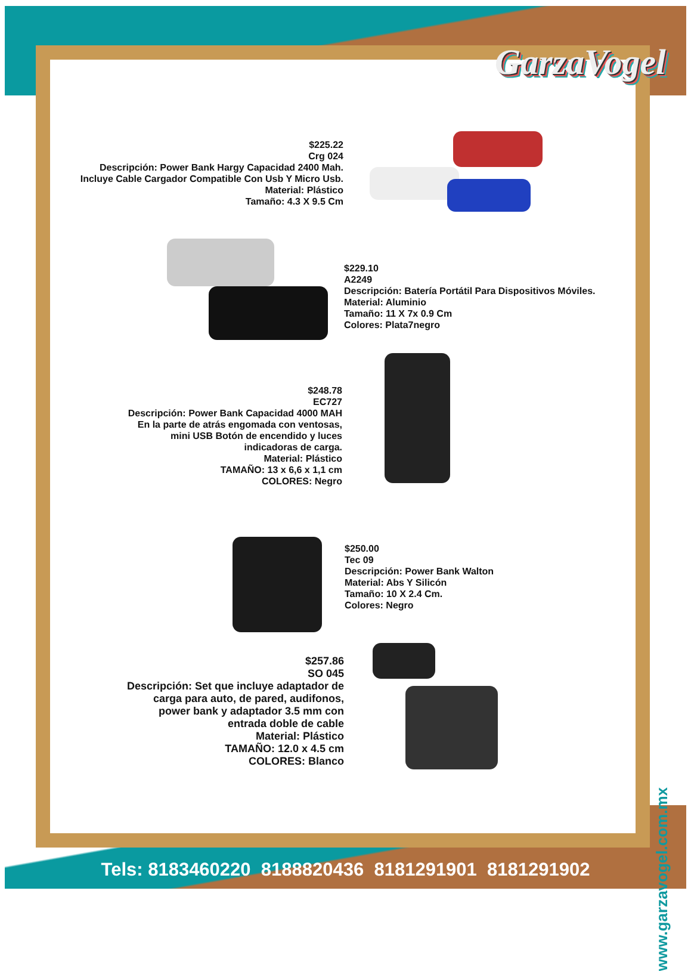GarzaVogel
$225.22
Crg 024
Descripción: Power Bank Hargy Capacidad 2400 Mah.
Incluye Cable Cargador Compatible Con Usb Y Micro Usb.
Material: Plástico
Tamaño: 4.3 X 9.5 Cm
$229.10
A2249
Descripción: Batería Portátil Para Dispositivos Móviles.
Material: Aluminio
Tamaño: 11 X 7x 0.9 Cm
Colores: Plata7negro
$248.78
EC727
Descripción: Power Bank Capacidad 4000 MAH
En la parte de atrás engomada con ventosas,
mini USB Botón de encendido y luces
indicadoras de carga.
Material: Plástico
TAMAÑO: 13 x 6,6 x 1,1 cm
COLORES: Negro
$250.00
Tec 09
Descripción: Power Bank Walton
Material: Abs Y Silicón
Tamaño: 10 X 2.4 Cm.
Colores: Negro
$257.86
SO 045
Descripción: Set que incluye adaptador de
carga para auto, de pared, audifonos,
power bank y adaptador 3.5 mm con
entrada doble de cable
Material: Plástico
TAMAÑO: 12.0 x 4.5 cm
COLORES: Blanco
www.garzavogel.com.mx
Tels: 8183460220 8188820436 8181291901 8181291902